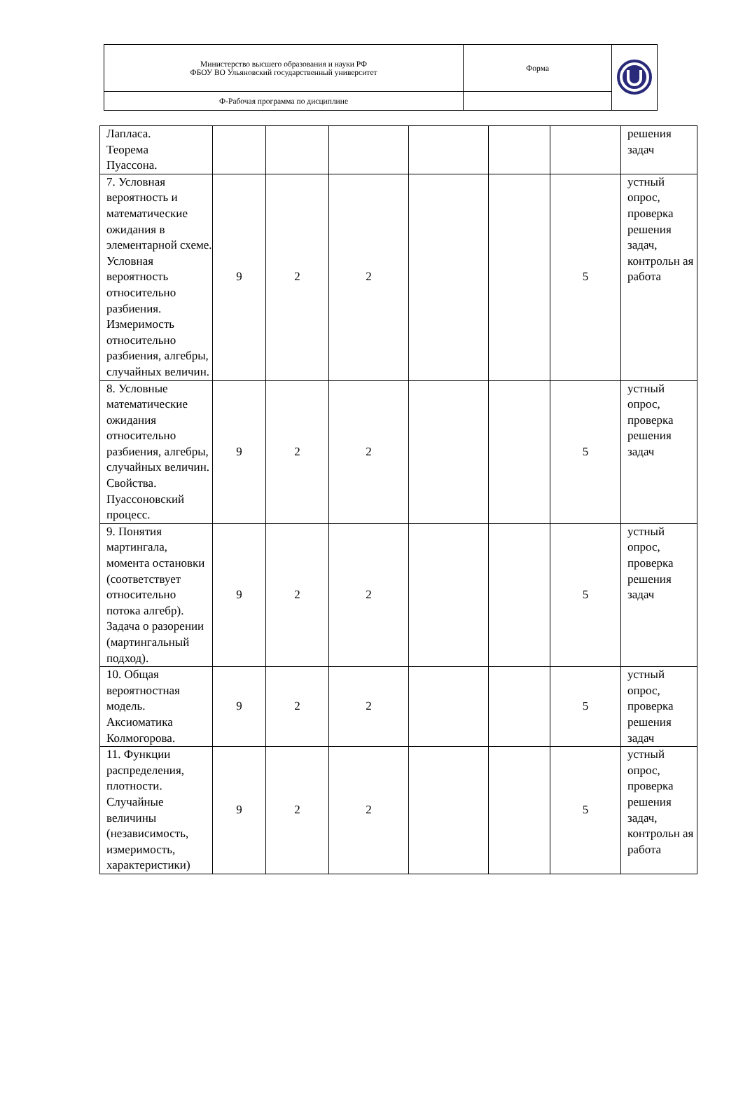| Министерство высшего образования и науки РФ ФБОУ ВО Ульяновский государственный университет | Форма | |
| Ф-Рабочая программа по дисциплине | | |
| Лапласа. Теорема Пуассона. | | | | | | | решения задач |
| 7. Условная вероятность и математические ожидания в элементарной схеме. Условная вероятность относительно разбиения. Измеримость относительно разбиения, алгебры, случайных величин. | 9 | 2 | 2 | | | 5 | устный опрос, проверка решения задач, контрольн ая работа |
| 8. Условные математические ожидания относительно разбиения, алгебры, случайных величин. Свойства. Пуассоновский процесс. | 9 | 2 | 2 | | | 5 | устный опрос, проверка решения задач |
| 9. Понятия мартингала, момента остановки (соответствует относительно потока алгебр). Задача о разорении (мартингальный подход). | 9 | 2 | 2 | | | 5 | устный опрос, проверка решения задач |
| 10. Общая вероятностная модель. Аксиоматика Колмогорова. | 9 | 2 | 2 | | | 5 | устный опрос, проверка решения задач |
| 11. Функции распределения, плотности. Случайные величины (независимость, измеримость, характеристики) | 9 | 2 | 2 | | | 5 | устный опрос, проверка решения задач, контрольн ая работа |